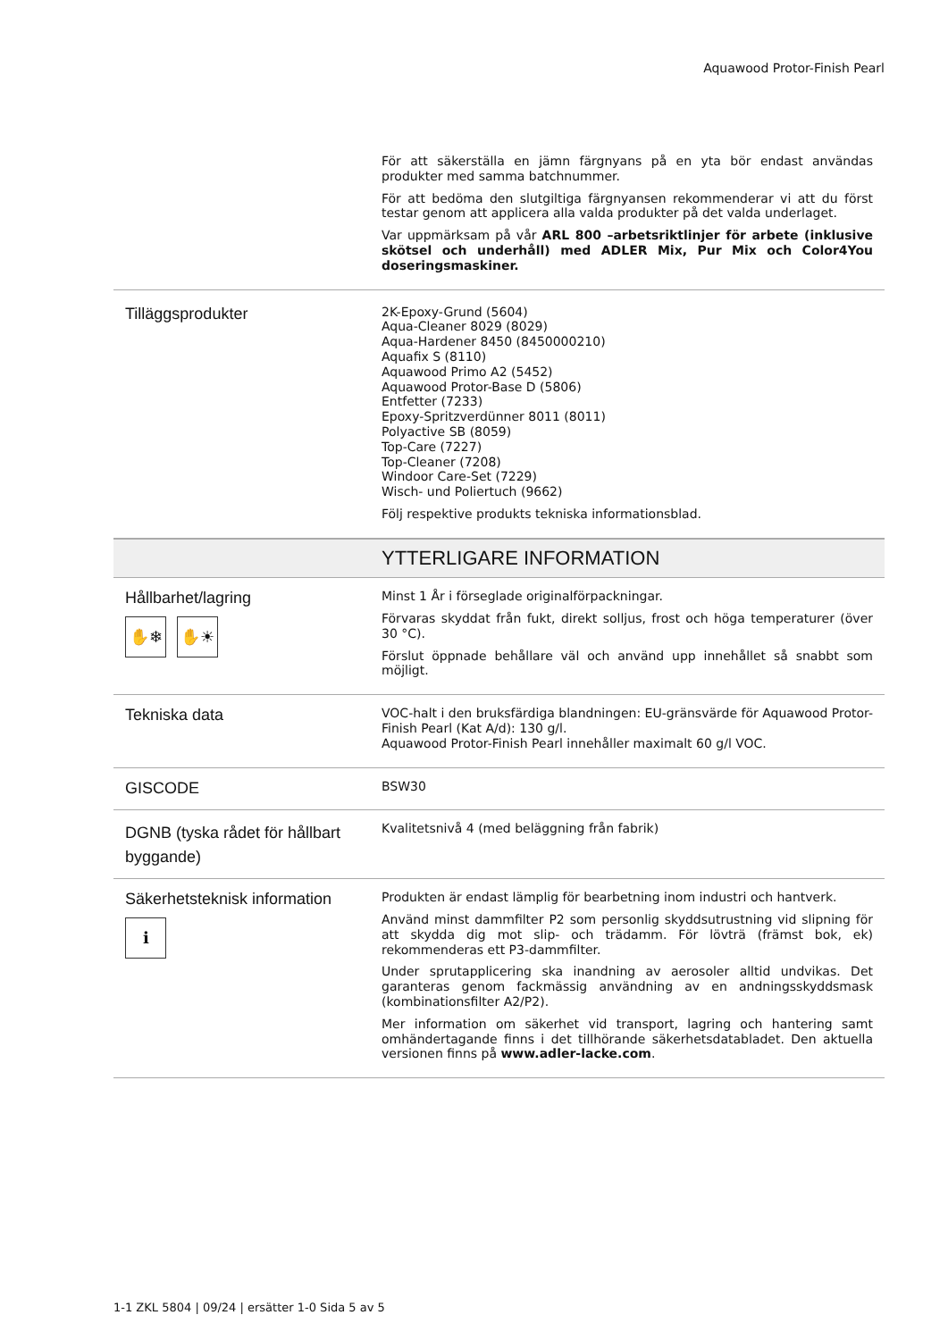Aquawood Protor-Finish Pearl
För att säkerställa en jämn färgnyans på en yta bör endast användas produkter med samma batchnummer.
För att bedöma den slutgiltiga färgnyansen rekommenderar vi att du först testar genom att applicera alla valda produkter på det valda underlaget.
Var uppmärksam på vår ARL 800 –arbetsriktlinjer för arbete (inklusive skötsel och underhåll) med ADLER Mix, Pur Mix och Color4You doseringsmaskiner.
Tilläggsprodukter
2K-Epoxy-Grund (5604)
Aqua-Cleaner 8029 (8029)
Aqua-Hardener 8450 (8450000210)
Aquafix S (8110)
Aquawood Primo A2 (5452)
Aquawood Protor-Base D (5806)
Entfetter (7233)
Epoxy-Spritzverdünner 8011 (8011)
Polyactive SB (8059)
Top-Care (7227)
Top-Cleaner (7208)
Windoor Care-Set (7229)
Wisch- und Poliertuch (9662)
Följ respektive produkts tekniska informationsblad.
YTTERLIGARE INFORMATION
Hållbarhet/lagring
✋❄ ✋☀
Minst 1 År i förseglade originalförpackningar.
Förvaras skyddat från fukt, direkt solljus, frost och höga temperaturer (över 30 °C).
Förslut öppnade behållare väl och använd upp innehållet så snabbt som möjligt.
Tekniska data
VOC-halt i den bruksfärdiga blandningen: EU-gränsvärde för Aquawood Protor-Finish Pearl (Kat A/d): 130 g/l.
Aquawood Protor-Finish Pearl innehåller maximalt 60 g/l VOC.
GISCODE
BSW30
DGNB (tyska rådet för hållbart byggande)
Kvalitetsnivå 4 (med beläggning från fabrik)
Säkerhetsteknisk information
ℹ
Produkten är endast lämplig för bearbetning inom industri och hantverk.
Använd minst dammfilter P2 som personlig skyddsutrustning vid slipning för att skydda dig mot slip- och trädamm. För lövträ (främst bok, ek) rekommenderas ett P3-dammfilter.
Under sprutapplicering ska inandning av aerosoler alltid undvikas. Det garanteras genom fackmässig användning av en andningsskyddsmask (kombinationsfilter A2/P2).
Mer information om säkerhet vid transport, lagring och hantering samt omhändertagande finns i det tillhörande säkerhetsdatabladet. Den aktuella versionen finns på www.adler-lacke.com.
1-1 ZKL 5804 | 09/24 | ersätter 1-0 Sida 5 av 5